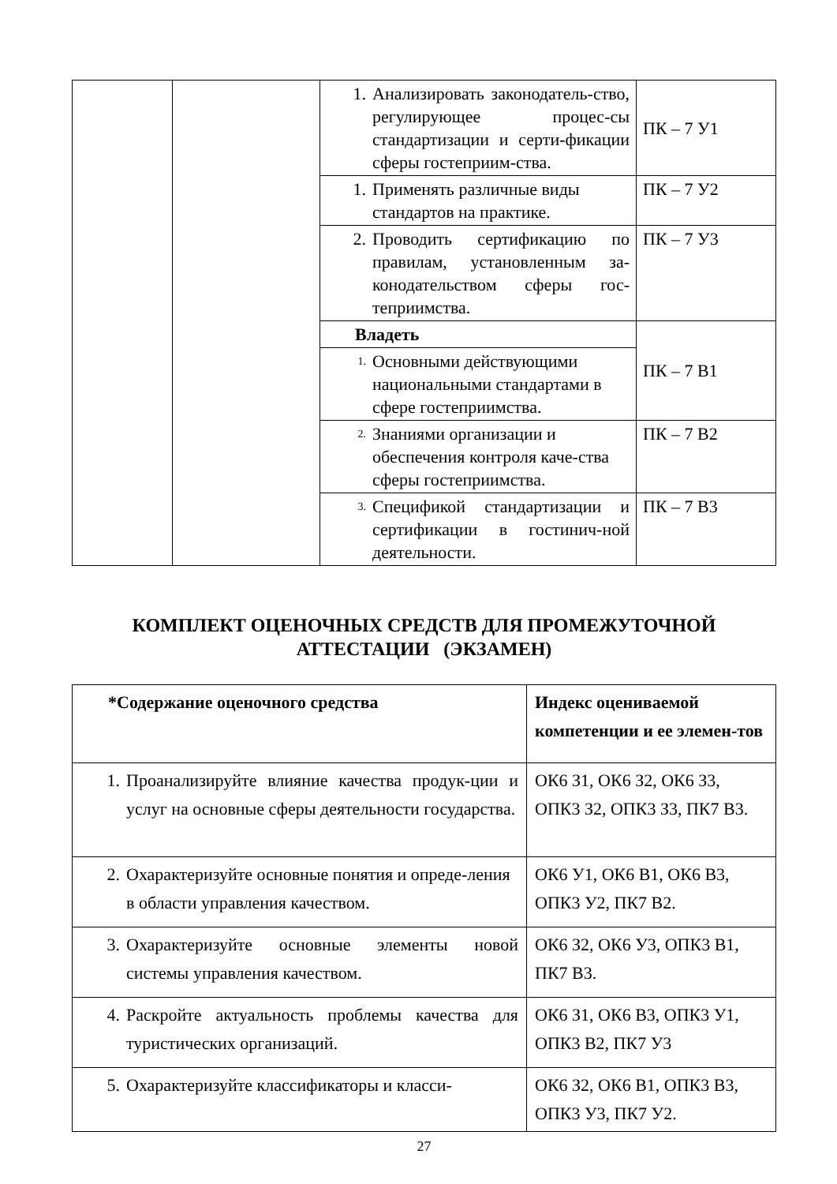| | | 1. Анализировать законодатель-ство, регулирующее процес-сы стандартизации и серти-фикации сферы гостеприим-ства. | ПК – 7 У1 |
| | | 1. Применять различные виды стандартов на практике. | ПК – 7 У2 |
| | | 2. Проводить сертификацию по правилам, установленным за-конодательством сферы гос-теприимства. | ПК – 7 У3 |
| | | Владеть | ПК – 7 В1 |
| | | 1. Основными действующими национальными стандартами в сфере гостеприимства. | |
| | | 2. Знаниями организации и обеспечения контроля каче-ства сферы гостеприимства. | ПК – 7 В2 |
| | | 3. Спецификой стандартизации и сертификации в гостинич-ной деятельности. | ПК – 7 В3 |
КОМПЛЕКТ ОЦЕНОЧНЫХ СРЕДСТВ ДЛЯ ПРОМЕЖУТОЧНОЙ
АТТЕСТАЦИИ (ЭКЗАМЕН)
| *Содержание оценочного средства | Индекс оцениваемой компетенции и ее элемен-тов |
| --- | --- |
| 1. Проанализируйте влияние качества продук-ции и услуг на основные сферы деятельности государства. | ОК6 З1, ОК6 З2, ОК6 З3, ОПК3 З2, ОПК3 З3, ПК7 В3. |
| 2. Охарактеризуйте основные понятия и опреде-ления в области управления качеством. | ОК6 У1, ОК6 В1, ОК6 В3, ОПК3 У2, ПК7 В2. |
| 3. Охарактеризуйте основные элементы новой системы управления качеством. | ОК6 З2, ОК6 У3, ОПК3 В1, ПК7 В3. |
| 4. Раскройте актуальность проблемы качества для туристических организаций. | ОК6 З1, ОК6 В3, ОПК3 У1, ОПК3 В2, ПК7 У3 |
| 5. Охарактеризуйте классификаторы и класси- | ОК6 З2, ОК6 В1, ОПК3 В3, ОПК3 У3, ПК7 У2. |
27